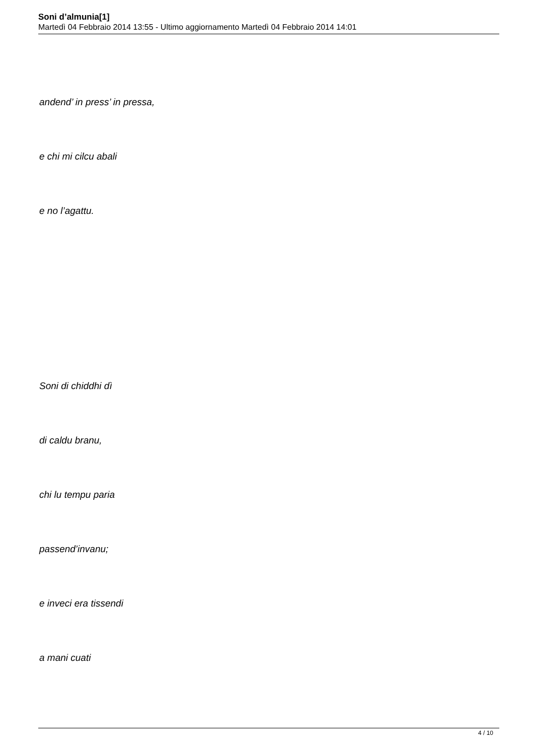Soni d’almunia[1]
Martedì 04 Febbraio 2014 13:55 - Ultimo aggiornamento Martedì 04 Febbraio 2014 14:01
andend’ in press’ in pressa,
e chi mi cilcu abali
e no l’agattu.
Soni di chiddhi dì
di caldu branu,
chi lu tempu paria
passend’invanu;
e inveci era tissendi
a mani cuati
4 / 10